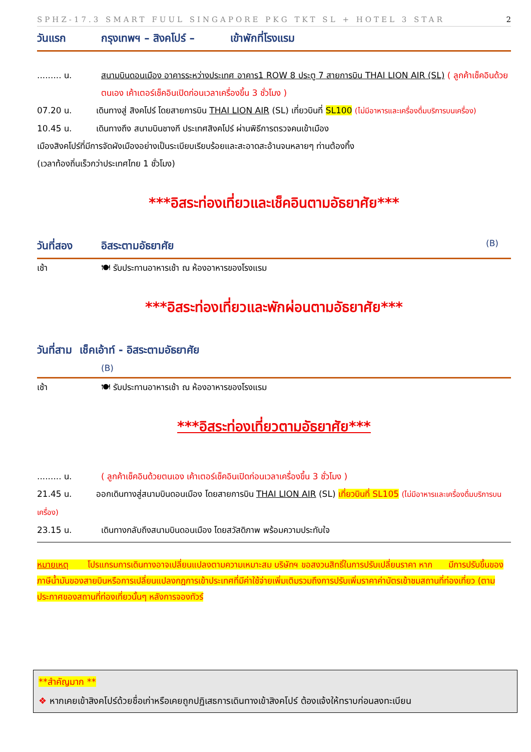SPHZ-17.3 SMART FUUL SINGAPORE PKG TKT SL + HOTEL 3 STAR 2
วันแรก กรุงเทพฯ – สิงคโปร์ – เข้าพักที่โรงแรม
......... น. สนามบินดอนเมือง อาคารระหว่างประเทศ อาคาร1 ROW 8 ประตู 7 สายการบิน THAI LION AIR (SL) ( ลูกค้าเช็คอินด้วยตนเอง เค้าเตอร์เช็คอินเปิดก่อนเวลาเครื่องขึ้น 3 ชั่วโมง )
07.20 น. เดินทางสู่ สิงคโปร์ โดยสายการบิน THAI LION AIR (SL) เที่ยวบินที่ SL100 (ไม่มีอาหารและเครื่องดื่มบริการบนเครื่อง)
10.45 น. เดินทางถึง สนามบินชางกี ประเทศสิงคโปร์ ผ่านพิธีการตรวจคนเข้าเมือง
เมืองสิงคโปร์ที่มีการจัดผังเมืองอย่างเป็นระเบียบเรียบร้อยและสะอาดสะอ้านจนหลายๆ ท่านต้องทึ้ง
(เวลาท้องถิ่นเร็วกว่าประเทศไทย 1 ชั่วโมง)
***อิสระท่องเที่ยวและเช็คอินตามอัธยาศัย***
วันที่สอง อิสระตามอัธยาศัย (B)
เช้า 🍽 รับประทานอาหารเช้า ณ ห้องอาหารของโรงแรม
***อิสระท่องเที่ยวและพักผ่อนตามอัธยาศัย***
วันที่สาม เช็คเอ้าท์ - อิสระตามอัธยาศัย
(B)
เช้า 🍽 รับประทานอาหารเช้า ณ ห้องอาหารของโรงแรม
***อิสระท่องเที่ยวตามอัธยาศัย***
......... น. ( ลูกค้าเช็คอินด้วยตนเอง เค้าเตอร์เช็คอินเปิดก่อนเวลาเครื่องขึ้น 3 ชั่วโมง )
21.45 น. ออกเดินทางสู่สนามบินดอนเมือง โดยสายการบิน THAI LION AIR (SL) เที่ยวบินที่ SL105 (ไม่มีอาหารและเครื่องดื่มบริการบนเครื่อง)
23.15 น. เดินทางกลับถึงสนามบินดอนเมือง โดยสวัสดิภาพ พร้อมความประทับใจ
หมายเหตุ โปรแกรมการเดินทางอาจเปลี่ยนแปลงตามความเหมาะสม บริษัทฯ ขอสงวนสิทธิ์ในการปรับเปลี่ยนราคา หาก มีการปรับขึ้นของภาษีน้ำมันของสายบินหรือการเปลี่ยนแปลงกฎการเข้าประเทศที่มีค่าใช้จ่ายเพิ่มเติมรวมถึงการปรับเพิ่มราคาค่าบัตรเข้าชมสถานที่ท่องเที่ยว (ตามประกาศของสถานที่ท่องเที่ยวนั้นๆ หลังการจองทัวร์
**สำคัญมาก **
❖ หากเคยเข้าสิงคโปร์ด้วยชื่อเก่าหรือเคยถูกปฏิเสธการเดินทางเข้าสิงคโปร์ ต้องแจ้งให้ทราบก่อนลงทะเบียน